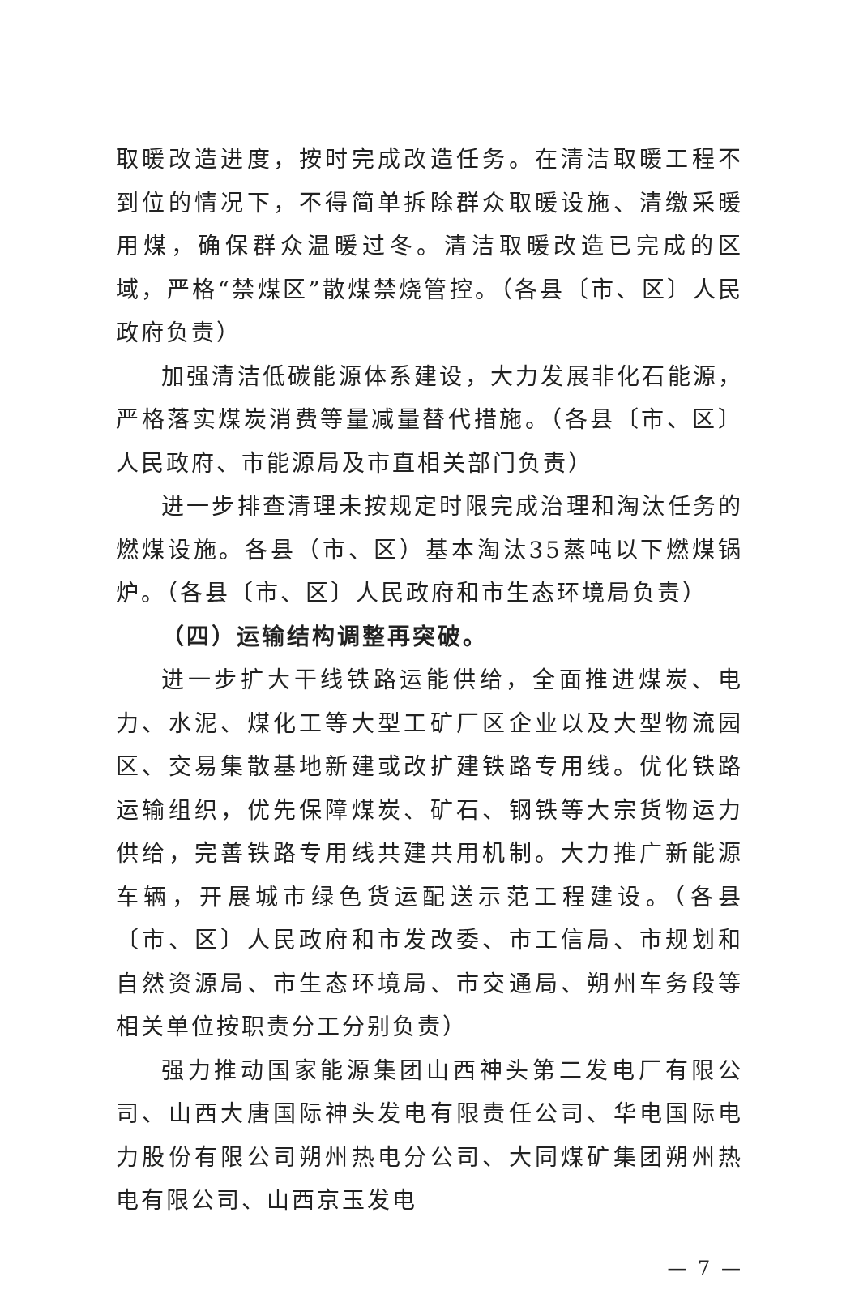取暖改造进度，按时完成改造任务。在清洁取暖工程不到位的情况下，不得简单拆除群众取暖设施、清缴采暖用煤，确保群众温暖过冬。清洁取暖改造已完成的区域，严格“禁煤区”散煤禁烧管控。（各县〔市、区〕人民政府负责）
加强清洁低碳能源体系建设，大力发展非化石能源，严格落实煤炭消费等量减量替代措施。（各县〔市、区〕人民政府、市能源局及市直相关部门负责）
进一步排查清理未按规定时限完成治理和淘汰任务的燃煤设施。各县（市、区）基本淘汰35蒸吨以下燃煤锅炉。（各县〔市、区〕人民政府和市生态环境局负责）
（四）运输结构调整再突破。
进一步扩大干线铁路运能供给，全面推进煤炭、电力、水泥、煤化工等大型工矿厂区企业以及大型物流园区、交易集散基地新建或改扩建铁路专用线。优化铁路运输组织，优先保障煤炭、矿石、钢铁等大宗货物运力供给，完善铁路专用线共建共用机制。大力推广新能源车辆，开展城市绿色货运配送示范工程建设。（各县〔市、区〕人民政府和市发改委、市工信局、市规划和自然资源局、市生态环境局、市交通局、朔州车务段等相关单位按职责分工分别负责）
强力推动国家能源集团山西神头第二发电厂有限公司、山西大唐国际神头发电有限责任公司、华电国际电力股份有限公司朔州热电分公司、大同煤矿集团朔州热电有限公司、山西京玉发电
— 7 —